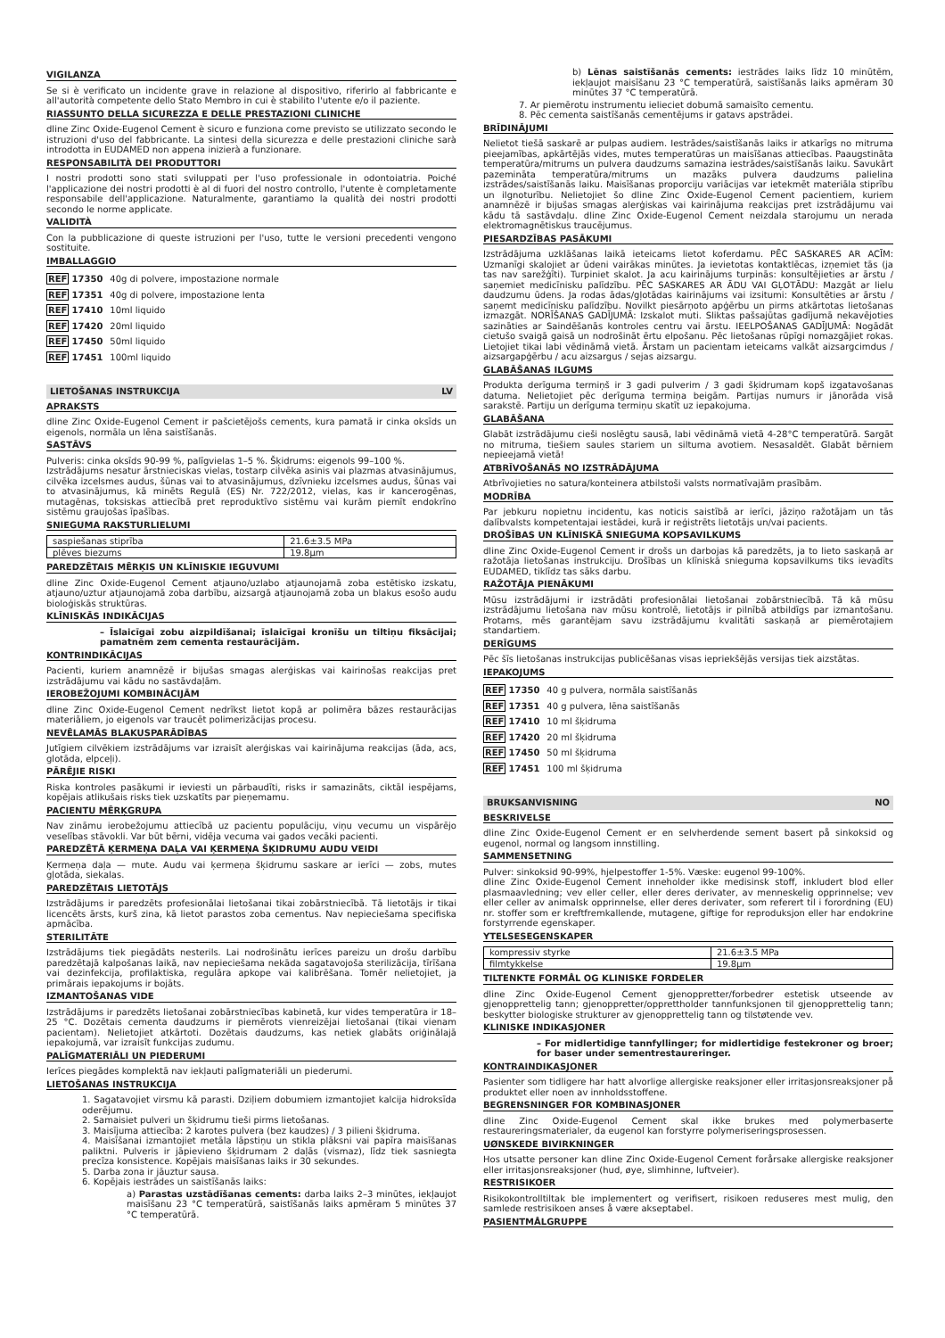VIGILANZA
Se si è verificato un incidente grave in relazione al dispositivo, riferirlo al fabbricante e all'autorità competente dello Stato Membro in cui è stabilito l'utente e/o il paziente.
RIASSUNTO DELLA SICUREZZA E DELLE PRESTAZIONI CLINICHE
dline Zinc Oxide-Eugenol Cement è sicuro e funziona come previsto se utilizzato secondo le istruzioni d'uso del fabbricante. La sintesi della sicurezza e delle prestazioni cliniche sarà introdotta in EUDAMED non appena inizierà a funzionare.
RESPONSABILITÀ DEI PRODUTTORI
I nostri prodotti sono stati sviluppati per l'uso professionale in odontoiatria. Poiché l'applicazione dei nostri prodotti è al di fuori del nostro controllo, l'utente è completamente responsabile dell'applicazione. Naturalmente, garantiamo la qualità dei nostri prodotti secondo le norme applicate.
VALIDITÀ
Con la pubblicazione di queste istruzioni per l'uso, tutte le versioni precedenti vengono sostituite.
IMBALLAGGIO
| REF 17350 | 40g di polvere, impostazione normale |
| REF 17351 | 40g di polvere, impostazione lenta |
| REF 17410 | 10ml liquido |
| REF 17420 | 20ml liquido |
| REF 17450 | 50ml liquido |
| REF 17451 | 100ml liquido |
LIETOŠANAS INSTRUKCIJA LV
APRAKSTS
dline Zinc Oxide-Eugenol Cement ir pašcietējošs cements, kura pamatā ir cinka oksīds un eigenols, normāla un lēna saistīšanās.
SASTĀVS
Pulveris: cinka oksīds 90-99 %, palīgvielas 1–5 %. Šķidrums: eigenols 99–100 %.
Izstrādājums nesatur ārstnieciskas vielas, tostarp cilvēka asinis vai plazmas atvasinājumus, cilvēka izcelsmes audus, šūnas vai to atvasinājumus, dzīvnieku izcelsmes audus, šūnas vai to atvasinājumus, kā minēts Regulā (ES) Nr. 722/2012, vielas, kas ir kancerogēnas, mutagēnas, toksiskas attiecībā pret reproduktīvo sistēmu vai kurām piemīt endokrīno sistēmu graujošas īpašības.
SNIEGUMA RAKSTURLIELUMI
| saspiešanas stiprība | 21.6±3.5 MPa |
| plēves biezums | 19.8µm |
PAREDZĒTAIS MĒRĶIS UN KLĪNISKIE IEGUVUMI
dline Zinc Oxide-Eugenol Cement atjauno/uzlabo atjaunojamā zoba estētisko izskatu, atjauno/uztur atjaunojamā zoba darbību, aizsargā atjaunojamā zoba un blakus esošo audu bioloģiskās struktūras.
KLĪNISKĀS INDIKĀCIJAS
– Īslaicīgai zobu aizpildīšanai; īslaicīgai kronīšu un tiltiņu fiksācijai; pamatnēm zem cementa restaurācijām.
KONTRINDIKĀCIJAS
Pacienti, kuriem anamnēzē ir bijušas smagas alerģiskas vai kairinošas reakcijas pret izstrādājumu vai kādu no sastāvdaļām.
IEROBEŽOJUMI KOMBINĀCIJĀM
dline Zinc Oxide-Eugenol Cement nedrīkst lietot kopā ar polimēra bāzes restaurācijas materiāliem, jo eigenols var traucēt polimerizācijas procesu.
NEVĒLAMĀS BLAKUSPARĀDĪBAS
Jutīgiem cilvēkiem izstrādājums var izraisīt alerģiskas vai kairinājuma reakcijas (āda, acs, glotāda, elpceļi).
PĀRĒJIE RISKI
Riska kontroles pasākumi ir ieviesti un pārbaudīti, risks ir samazināts, ciktāl iespējams, kopējais atlikušais risks tiek uzskatīts par pieņemamu.
PACIENTU MĒRĶGRUPA
Nav zināmu ierobežojumu attiecībā uz pacientu populāciju, viņu vecumu un vispārējo veselības stāvokli. Var būt bērni, vidēja vecuma vai gados vecāki pacienti.
PAREDZĒTĀ ĶERMEŅA DAĻA VAI ĶERMEŅA ŠĶIDRUMU AUDU VEIDI
Ķermeņa daļa — mute. Audu vai ķermeņa šķidrumu saskare ar ierīci — zobs, mutes gļotāda, siekalas.
PAREDZĒTAIS LIETOTĀJS
Izstrādājums ir paredzēts profesionālai lietošanai tikai zobārstniecībā. Tā lietotājs ir tikai licencēts ārsts, kurš zina, kā lietot parastos zoba cementus. Nav nepieciešama specifiska apmācība.
STERILITĀTE
Izstrādājums tiek piegādāts nesterils. Lai nodrošinātu ierīces pareizu un drošu darbību paredzētajā kalpošanas laikā, nav nepieciešama nekāda sagatavojoša sterilizācija, tīrīšana vai dezinfekcija, profilaktiska, regulāra apkope vai kalibrēšana. Tomēr nelietojiet, ja primārais iepakojums ir bojāts.
IZMANTOŠANAS VIDE
Izstrādājums ir paredzēts lietošanai zobārstniecības kabinetā, kur vides temperatūra ir 18–25 °C. Dozētais cementa daudzums ir piemērots vienreizējai lietošanai (tikai vienam pacientam). Nelietojiet atkārtoti. Dozētais daudzums, kas netiek glabāts oriģinālajā iepakojumā, var izraisīt funkcijas zudumu.
PALĪGMATERIĀLI UN PIEDERUMI
Ierīces piegādes komplektā nav iekļauti palīgmateriāli un piederumi.
LIETOŠANAS INSTRUKCIJA
1. Sagatavojiet virsmu kā parasti. Dziļiem dobumiem izmantojiet kalcija hidroksīda oderējumu.
2. Samaisiet pulveri un šķidrumu tieši pirms lietošanas.
3. Maisījuma attiecība: 2 karotes pulvera (bez kaudzes) / 3 pilieni šķidruma.
4. Maisīšanai izmantojiet metāla lāpstiņu un stikla plāksni vai papīra maisīšanas paliktni. Pulveris ir jāpievieno šķidrumam 2 daļās (vismaz), līdz tiek sasniegta precīza konsistence. Kopējais maisīšanas laiks ir 30 sekundes.
5. Darba zona ir jāuztur sausa.
6. Kopējais iestrādes un saistīšanās laiks:
a) Parastas uzstādīšanas cements: darba laiks 2–3 minūtes, iekļaujot maisīšanu 23 °C temperatūrā, saistīšanās laiks apmēram 5 minūtes 37 °C temperatūrā.
b) Lēnas saistīšanās cements: iestrādes laiks līdz 10 minūtēm, iekļaujot maisīšanu 23 °C temperatūrā, saistīšanās laiks apmēram 30 minūtes 37 °C temperatūrā.
7. Ar piemērotu instrumentu ielieciet dobumā samaisīto cementu.
8. Pēc cementa saistīšanās cementējums ir gatavs apstrādei.
BRĪDINĀJUMI
Nelietot tiešā saskarē ar pulpas audiem. Iestrādes/saistīšanās laiks ir atkarīgs no mitruma pieejamības, apkārtējās vides, mutes temperatūras un maisīšanas attiecības. Paaugstināta temperatūra/mitrums un pulvera daudzums samazina iestrādes/saistīšanās laiku. Savukārt pazemināta temperatūra/mitrums un mazāks pulvera daudzums palielina izstrādes/saistīšanās laiku. Maisīšanas proporciju variācijas var ietekmēt materiāla stiprību un ilgnoturību. Nelietojiet šo dline Zinc Oxide-Eugenol Cement pacientiem, kuriem anamnēzē ir bijušas smagas alerģiskas vai kairinājuma reakcijas pret izstrādājumu vai kādu tā sastāvdaļu. dline Zinc Oxide-Eugenol Cement neizdala starojumu un nerada elektromagnētiskus traucējumus.
PIESARDZĪBAS PASĀKUMI
Izstrādājuma uzklāšanas laikā ieteicams lietot koferdamu. PĒC SASKARES AR ACĪM: Uzmanīgi skalojiet ar ūdeni vairākas minūtes. Ja ievietotas kontaktlēcas, izņemiet tās (ja tas nav sarežģīti). Turpiniet skalot. Ja acu kairinājums turpinās: konsultējieties ar ārstu / saņemiet medicīnisku palīdzību. PĒC SASKARES AR ĀDU VAI GĻOTĀDU: Mazgāt ar lielu daudzumu ūdens. Ja rodas ādas/gļotādas kairinājums vai izsitumi: Konsultēties ar ārstu / saņemt medicīnisku palīdzību. Novilkt piesārņoto apģērbu un pirms atkārtotas lietošanas izmazgāt. NORĪŠANAS GADĪJUMĀ: Izskalot muti. Sliktas pašsajūtas gadījumā nekavējoties sazināties ar Saindēšanās kontroles centru vai ārstu. IEELPOŠANAS GADĪJUMĀ: Nogādāt cietušo svaigā gaisā un nodrošināt ērtu elpošanu. Pēc lietošanas rūpīgi nomazgājiet rokas. Lietojiet tikai labi vēdināmā vietā. Ārstam un pacientam ieteicams valkāt aizsargcimdus / aizsargapģērbu / acu aizsargus / sejas aizsargu.
GLABĀŠANAS ILGUMS
Produkta derīguma termiņš ir 3 gadi pulverim / 3 gadi šķidrumam kopš izgatavošanas datuma. Nelietojiet pēc derīguma termiņa beigām. Partijas numurs ir jānorāda visā sarakstē. Partiju un derīguma termiņu skatīt uz iepakojuma.
GLABĀŠANA
Glabāt izstrādājumu cieši noslēgtu sausā, labi vēdināmā vietā 4-28°C temperatūrā. Sargāt no mitruma, tiešiem saules stariem un siltuma avotiem. Nesasaldēt. Glabāt bērniem nepieejamā vietā!
ATBRĪVOŠANĀS NO IZSTRĀDĀJUMA
Atbrīvojieties no satura/konteinera atbilstoši valsts normatīvajām prasībām.
MODRĪBA
Par jebkuru nopietnu incidentu, kas noticis saistībā ar ierīci, jāziņo ražotājam un tās dalībvalsts kompetentajai iestādei, kurā ir reģistrēts lietotājs un/vai pacients.
DROŠĪBAS UN KLĪNISKĀ SNIEGUMA KOPSAVILKUMS
dline Zinc Oxide-Eugenol Cement ir drošs un darbojas kā paredzēts, ja to lieto saskaņā ar ražotāja lietošanas instrukciju. Drošības un klīniskā snieguma kopsavilkums tiks ievadīts EUDAMED, tiklīdz tas sāks darbu.
RAŽOTĀJA PIENĀKUMI
Mūsu izstrādājumi ir izstrādāti profesionālai lietošanai zobārstniecībā. Tā kā mūsu izstrādājumu lietošana nav mūsu kontrolē, lietotājs ir pilnībā atbildīgs par izmantošanu. Protams, mēs garantējam savu izstrādājumu kvalitāti saskaņā ar piemērotajiem standartiem.
DERĪGUMS
Pēc šīs lietošanas instrukcijas publicēšanas visas iepriekšējās versijas tiek aizstātas.
IEPAKOJUMS
| REF 17350 | 40 g pulvera, normāla saistīšanās |
| REF 17351 | 40 g pulvera, lēna saistīšanās |
| REF 17410 | 10 ml šķidruma |
| REF 17420 | 20 ml šķidruma |
| REF 17450 | 50 ml šķidruma |
| REF 17451 | 100 ml šķidruma |
BRUKSANVISNING NO
BESKRIVELSE
dline Zinc Oxide-Eugenol Cement er en selvherdende sement basert på sinkoksid og eugenol, normal og langsom innstilling.
SAMMENSETNING
Pulver: sinkoksid 90-99%, hjelpestoffer 1-5%. Væske: eugenol 99-100%.
dline Zinc Oxide-Eugenol Cement inneholder ikke medisinsk stoff, inkludert blod eller plasmaavledning; vev eller celler, eller deres derivater, av menneskelig opprinnelse; vev eller celler av animalsk opprinnelse, eller deres derivater, som referert til i forordning (EU) nr. stoffer som er kreftfremkallende, mutagene, giftige for reproduksjon eller har endokrine forstyrrende egenskaper.
YTELSESEGENSKAPER
| kompressiv styrke | 21.6±3.5 MPa |
| filmtykkelse | 19.8µm |
TILTENKTE FORMÅL OG KLINISKE FORDELER
dline Zinc Oxide-Eugenol Cement gjenoppretter/forbedrer estetisk utseende av gjenopprettelig tann; gjenoppretter/opprettholder tannfunksjonen til gjenopprettelig tann; beskytter biologiske strukturer av gjenopprettelig tann og tilstøtende vev.
KLINISKE INDIKASJONER
– For midlertidige tannfyllinger; for midlertidige festekroner og broer; for baser under sementrestaureringer.
KONTRAINDIKASJONER
Pasienter som tidligere har hatt alvorlige allergiske reaksjoner eller irritasjonsreaksjoner på produktet eller noen av innholdsstoffene.
BEGRENSNINGER FOR KOMBINASJONER
dline Zinc Oxide-Eugenol Cement skal ikke brukes med polymerbaserte restaureringsmaterialer, da eugenol kan forstyrre polymeriseringsprosessen.
UØNSKEDE BIVIRKNINGER
Hos utsatte personer kan dline Zinc Oxide-Eugenol Cement forårsake allergiske reaksjoner eller irritasjonsreaksjoner (hud, øye, slimhinne, luftveier).
RESTRISIKOER
Risikokontrolltiltak ble implementert og verifisert, risikoen reduseres mest mulig, den samlede restrisikoen anses å være akseptabel.
PASIENTMÅLGRUPPE